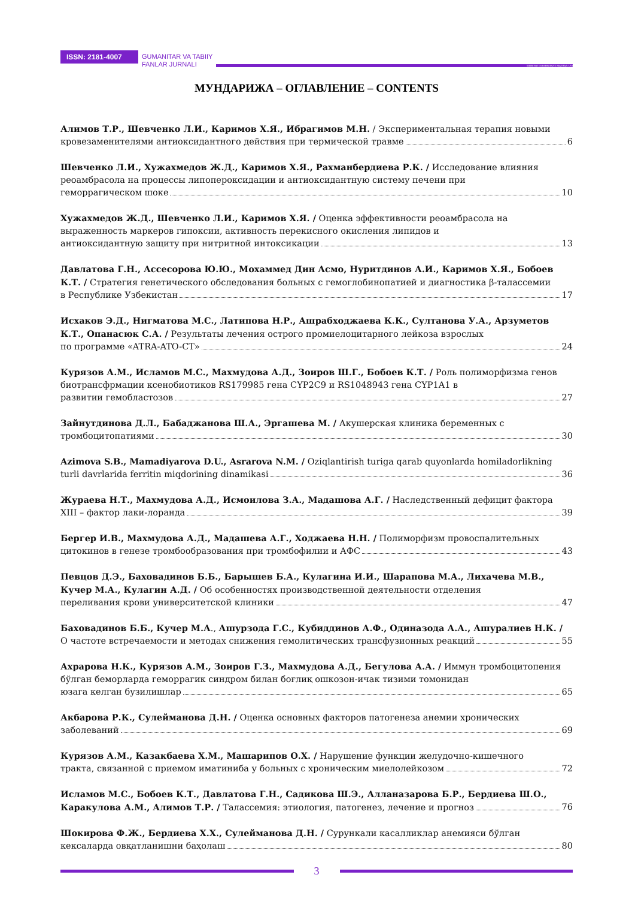ISSN: 2181-4007
GUMANITAR VA TABIIY
FANLAR JURNALI
TIBBIYOT NASHRIYOTI MATBAA UYI
МУНДАРИЖА – ОГЛАВЛЕНИЕ – CONTENTS
Алимов Т.Р., Шевченко Л.И., Каримов Х.Я., Ибрагимов М.Н. / Экспериментальная терапия новыми
кровезаменителями антиоксидантного действия при термической травме 6
Шевченко Л.И., Хужахмедов Ж.Д., Каримов Х.Я., Рахманбердиева Р.К. / Исследование влияния реоамбрасола на процессы липопероксидации и антиоксидантную систему печени при
геморрагическом шоке 10
Хужахмедов Ж.Д., Шевченко Л.И., Каримов Х.Я. / Оценка эффективности реоамбрасола на выраженность маркеров гипоксии, активность перекисного окисления липидов и
антиоксидантную защиту при нитритной интоксикации 13
Давлатова Г.Н., Ассесорова Ю.Ю., Мохаммед Дин Асмо, Нуритдинов А.И., Каримов Х.Я., Бобоев К.Т. / Стратегия генетического обследования больных с гемоглобинопатией и диагностика β-талассемии
в Республике Узбекистан 17
Исхаков Э.Д., Нигматова М.С., Латипова Н.Р., Ашрабходжаева К.К., Султанова У.А., Арзуметов К.Т., Опанасюк С.А. / Результаты лечения острого промиелоцитарного лейкоза взрослых
по программе «ATRA-ATO-CT» 24
Курязов А.М., Исламов М.С., Махмудова А.Д., Зоиров Ш.Г., Бобоев К.Т. / Роль полиморфизма генов биотрансфрмации ксенобиотиков RS179985 гена CYP2C9 и RS1048943 гена CYP1A1 в
развитии гемобластозов 27
Зайнутдинова Д.Л., Бабаджанова Ш.А., Эргашева М. / Акушерская клиника беременных с
тромбоцитопатиями 30
Azimova S.B., Mamadiyarova D.U., Asrarova N.M. / Oziqlantirish turiga qarab quyonlarda homiladorlikning
turli davrlarida ferritin miqdorining dinamikasi 36
Жураева Н.Т., Махмудова А.Д., Исмоилова З.А., Мадашова А.Г. / Наследственный дефицит фактора
XIII – фактор лаки-лоранда 39
Бергер И.В., Махмудова А.Д., Мадашева А.Г., Ходжаева Н.Н. / Полиморфизм провоспалительных
цитокинов в генезе тромбообразования при тромбофилии и АФС 43
Певцов Д.Э., Баховадинов Б.Б., Барышев Б.А., Кулагина И.И., Шарапова М.А., Лихачева М.В., Кучер М.А., Кулагин А.Д. / Об особенностях производственной деятельности отделения
переливания крови университетской клиники 47
Баховадинов Б.Б., Кучер М.А., Ашурзода Г.С., Кубиддинов А.Ф., Одиназода А.А., Ашуралиев Н.К. /
О частоте встречаемости и методах снижения гемолитических трансфузионных реакций 55
Ахрарова Н.К., Курязов А.М., Зоиров Г.З., Махмудова А.Д., Бегулова А.А. / Иммун тромбоцитопения бўлган беморларда геморрагик синдром билан боғлиқ ошкозон-ичак тизими томонидан
юзага келган бузилишлар 65
Акбарова Р.К., Сулейманова Д.Н. / Оценка основных факторов патогенеза анемии хронических
заболеваний 69
Курязов А.М., Казакбаева Х.М., Машарипов О.Х. / Нарушение функции желудочно-кишечного
тракта, связанной с приемом иматиниба у больных с хроническим миелолейкозом 72
Исламов М.С., Бобоев К.Т., Давлатова Г.Н., Садикова Ш.Э., Алланазарова Б.Р., Бердиева Ш.О.,
Каракулова А.М., Алимов Т.Р. / Талассемия: этиология, патогенез, лечение и прогноз 76
Шокирова Ф.Ж., Бердиева Х.Х., Сулейманова Д.Н. / Сурункали касалликлар анемияси бўлган
кексаларда овқатланишни баҳолаш 80
3